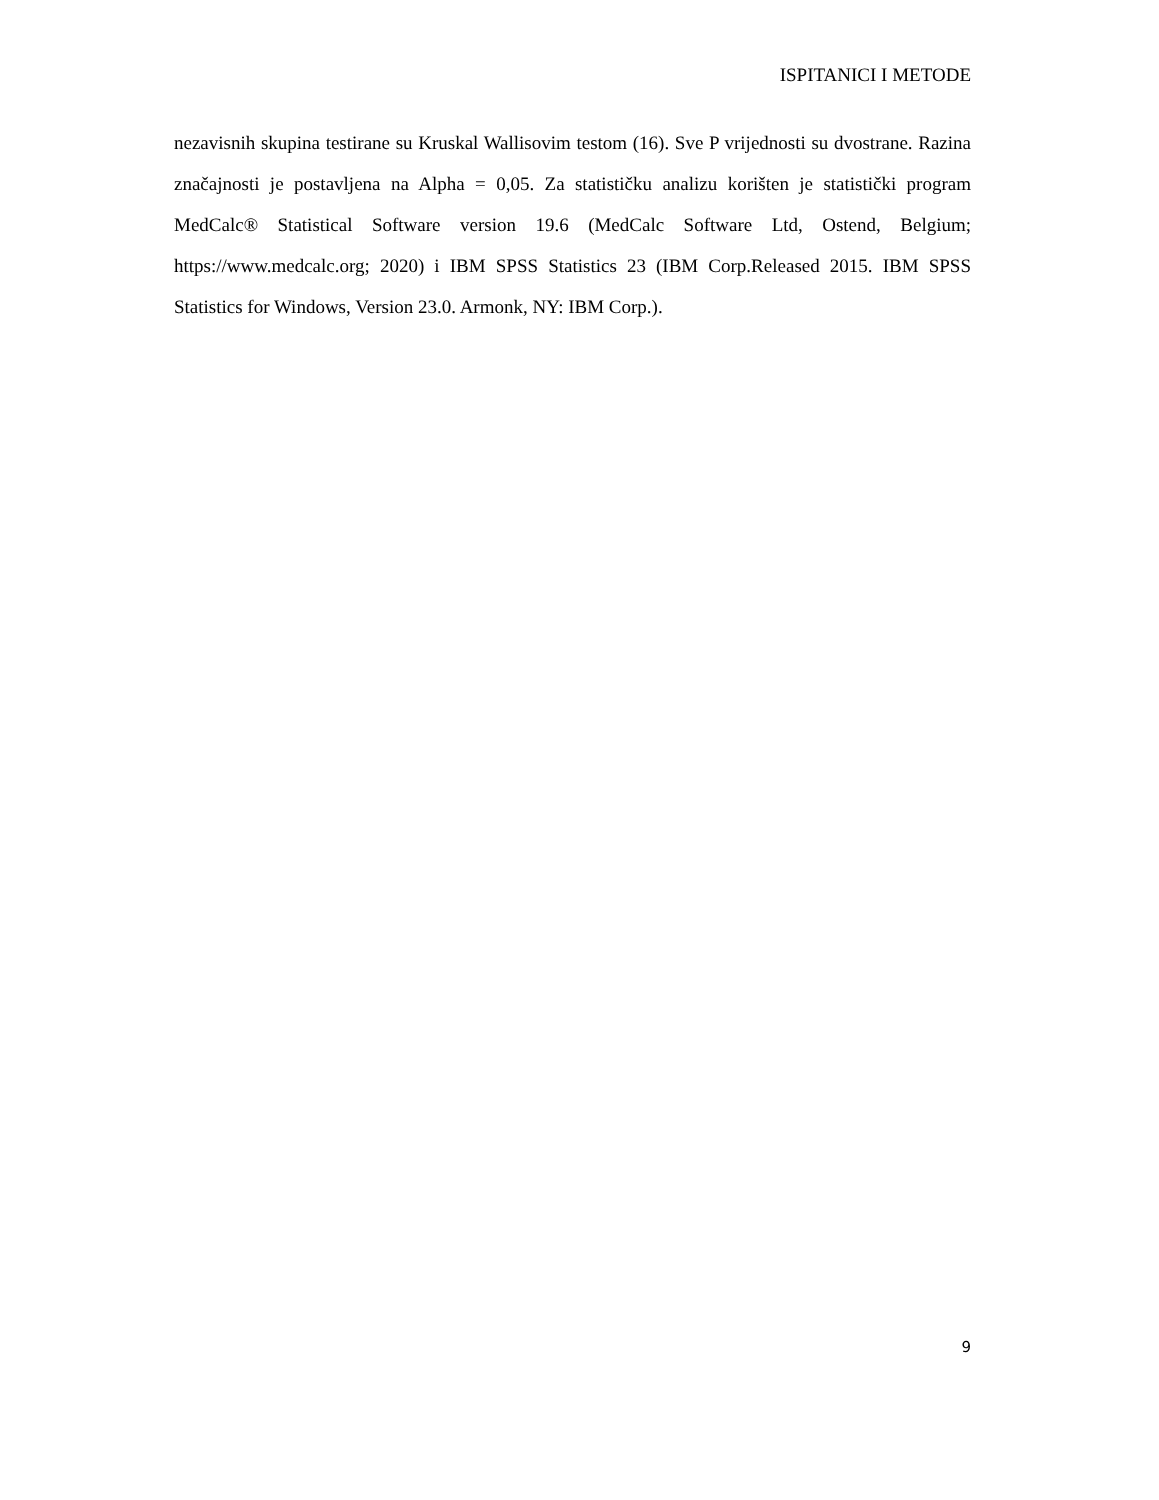ISPITANICI I METODE
nezavisnih skupina testirane su Kruskal Wallisovim testom (16). Sve P vrijednosti su dvostrane. Razina značajnosti je postavljena na Alpha = 0,05. Za statističku analizu korišten je statistički program MedCalc® Statistical Software version 19.6 (MedCalc Software Ltd, Ostend, Belgium; https://www.medcalc.org; 2020) i IBM SPSS Statistics 23 (IBM Corp.Released 2015. IBM SPSS Statistics for Windows, Version 23.0. Armonk, NY: IBM Corp.).
9